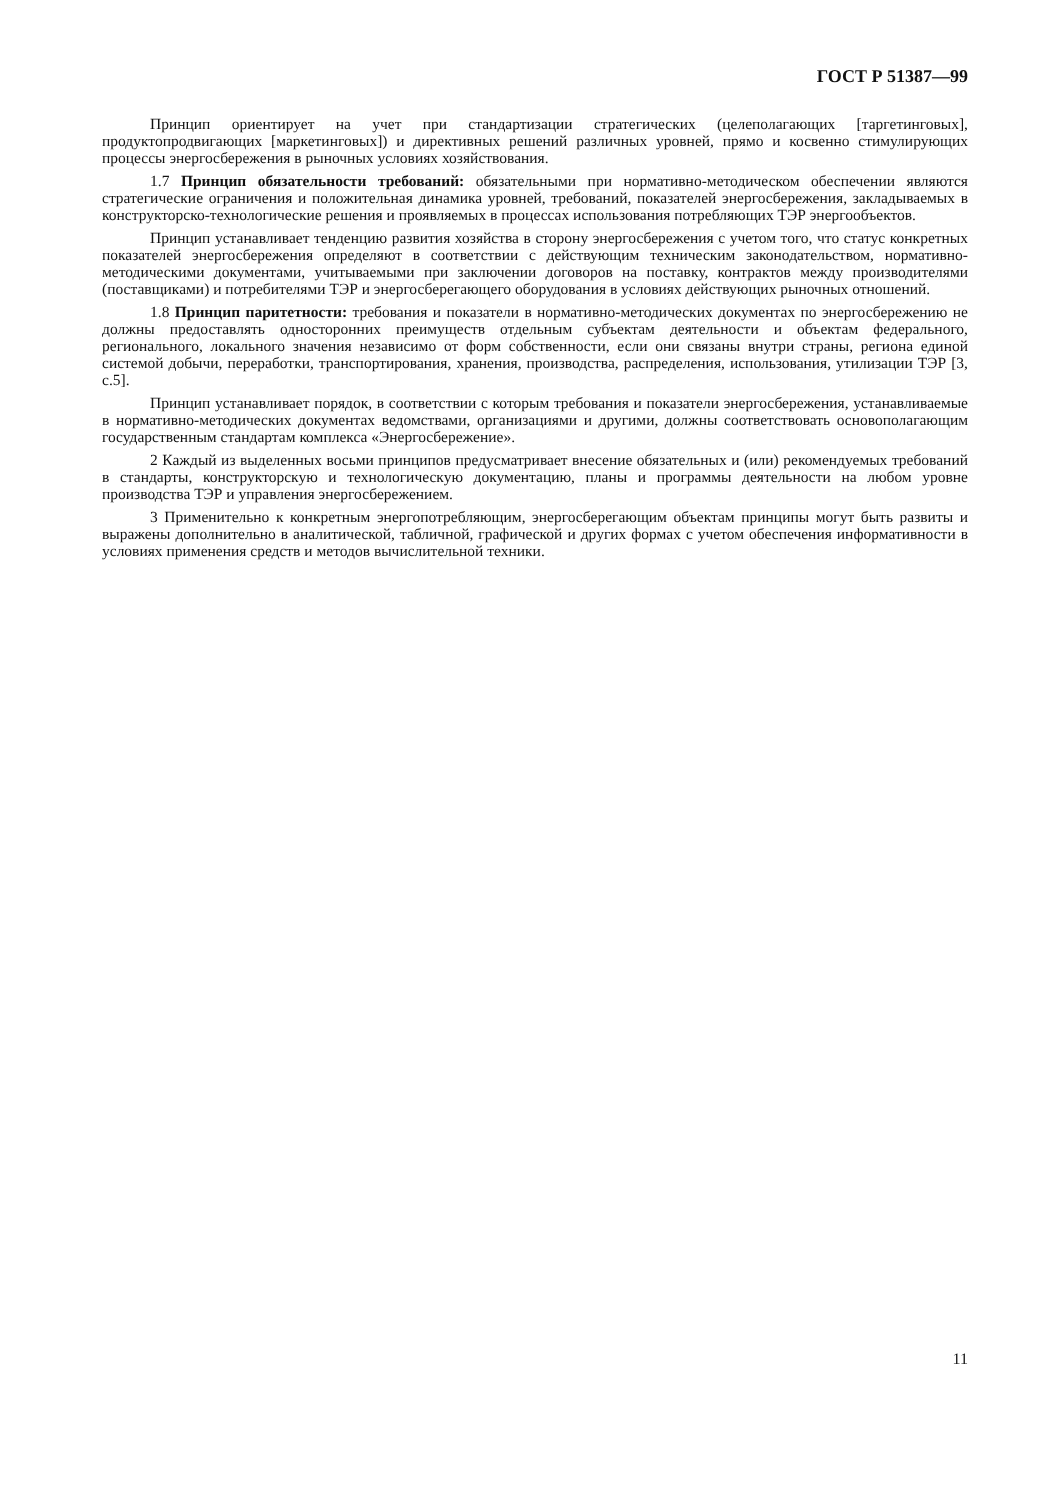ГОСТ Р 51387—99
Принцип ориентирует на учет при стандартизации стратегических (целеполагающих [таргетинговых], продуктопродвигающих [маркетинговых]) и директивных решений различных уровней, прямо и косвенно стимулирующих процессы энергосбережения в рыночных условиях хозяйствования.
1.7 Принцип обязательности требований: обязательными при нормативно-методическом обеспечении являются стратегические ограничения и положительная динамика уровней, требований, показателей энергосбережения, закладываемых в конструкторско-технологические решения и проявляемых в процессах использования потребляющих ТЭР энергообъектов.
Принцип устанавливает тенденцию развития хозяйства в сторону энергосбережения с учетом того, что статус конкретных показателей энергосбережения определяют в соответствии с действующим техническим законодательством, нормативно-методическими документами, учитываемыми при заключении договоров на поставку, контрактов между производителями (поставщиками) и потребителями ТЭР и энергосберегающего оборудования в условиях действующих рыночных отношений.
1.8 Принцип паритетности: требования и показатели в нормативно-методических документах по энергосбережению не должны предоставлять односторонних преимуществ отдельным субъектам деятельности и объектам федерального, регионального, локального значения независимо от форм собственности, если они связаны внутри страны, региона единой системой добычи, переработки, транспортирования, хранения, производства, распределения, использования, утилизации ТЭР [3, с.5].
Принцип устанавливает порядок, в соответствии с которым требования и показатели энергосбережения, устанавливаемые в нормативно-методических документах ведомствами, организациями и другими, должны соответствовать основополагающим государственным стандартам комплекса «Энергосбережение».
2 Каждый из выделенных восьми принципов предусматривает внесение обязательных и (или) рекомендуемых требований в стандарты, конструкторскую и технологическую документацию, планы и программы деятельности на любом уровне производства ТЭР и управления энергосбережением.
3 Применительно к конкретным энергопотребляющим, энергосберегающим объектам принципы могут быть развиты и выражены дополнительно в аналитической, табличной, графической и других формах с учетом обеспечения информативности в условиях применения средств и методов вычислительной техники.
11